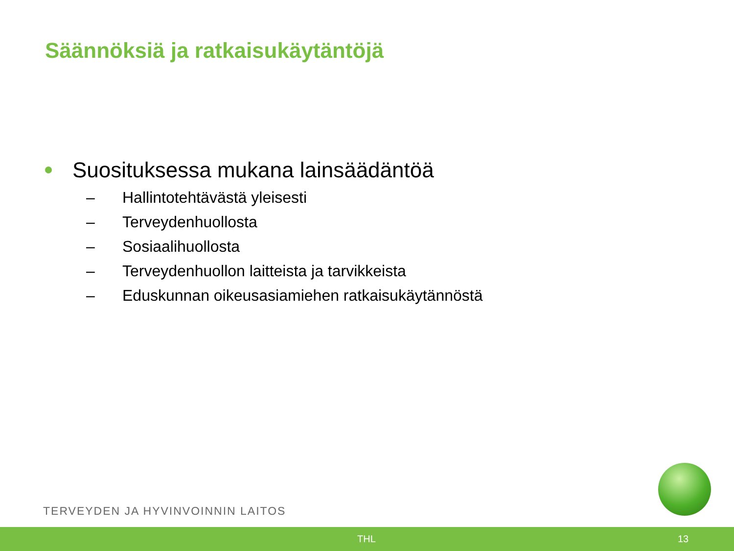Säännöksiä ja ratkaisukäytäntöjä
Suosituksessa mukana lainsäädäntöä
– Hallintotehtävästä yleisesti
– Terveydenhuollosta
– Sosiaalihuollosta
– Terveydenhuollon laitteista ja tarvikkeista
– Eduskunnan oikeusasiamiehen ratkaisukäytännöstä
TERVEYDEN JA HYVINVOINNIN LAITOS
THL 13